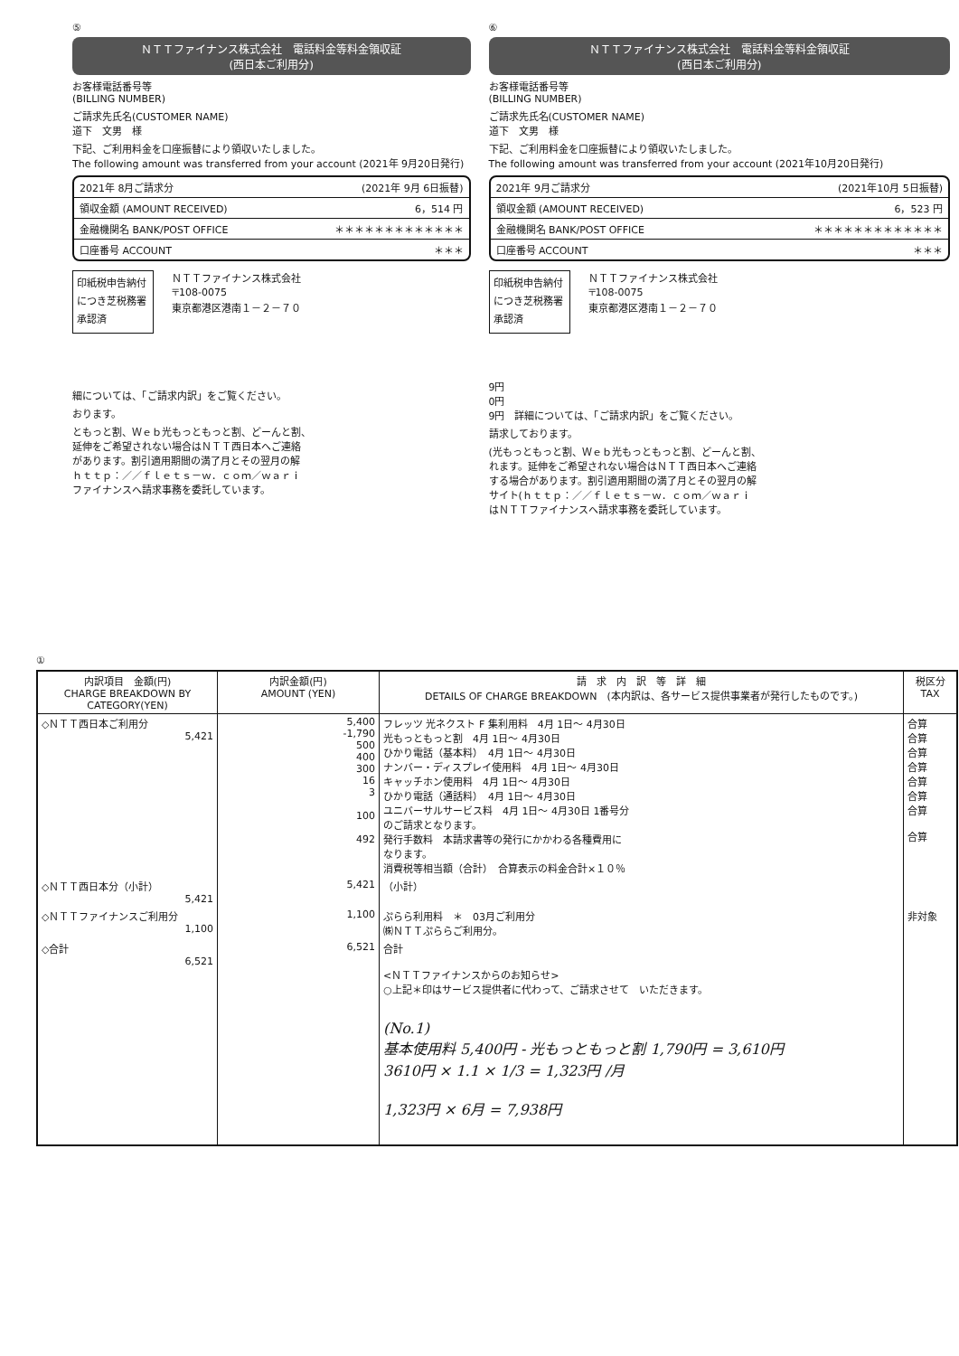⑤
ＮＴＴファイナンス株式会社　電話料金等料金領収証
(西日本ご利用分)
お客様電話番号等
(BILLING NUMBER)
ご請求先氏名(CUSTOMER NAME)
道下　文男　様
下記、ご利用料金を口座振替により領収いたしました。
The following amount was transferred from your account (2021年 9月20日発行)
2021年 8月ご請求分 (2021年 9月 6日振替)
領収金額 (AMOUNT RECEIVED) 6，514 円
金融機関名 BANK/POST OFFICE ＊＊＊＊＊＊＊＊＊＊＊＊＊
口座番号 ACCOUNT ＊＊＊
印紙税申告納付につき芝税務署承認済
ＮＴＴファイナンス株式会社
〒108-0075
東京都港区港南１－２－７０
細については、「ご請求内訳」をご覧ください。
おります。
ともっと割、Ｗｅｂ光もっともっと割、どーんと割、
延伸をご希望されない場合はＮＴＴ西日本へご連絡
があります。割引適用期間の満了月とその翌月の解
ｈｔｔｐ：／／ｆｌｅｔｓ－ｗ．ｃｏｍ／ｗａｒｉ
ファイナンスへ請求事務を委託しています。
⑥
ＮＴＴファイナンス株式会社　電話料金等料金領収証
(西日本ご利用分)
お客様電話番号等
(BILLING NUMBER)
ご請求先氏名(CUSTOMER NAME)
道下　文男　様
下記、ご利用料金を口座振替により領収いたしました。
The following amount was transferred from your account (2021年10月20日発行)
2021年 9月ご請求分 (2021年10月 5日振替)
領収金額 (AMOUNT RECEIVED) 6，523 円
金融機関名 BANK/POST OFFICE ＊＊＊＊＊＊＊＊＊＊＊＊＊
口座番号 ACCOUNT ＊＊＊
印紙税申告納付につき芝税務署承認済
ＮＴＴファイナンス株式会社
〒108-0075
東京都港区港南１－２－７０
9円
0円
9円　詳細については、「ご請求内訳」をご覧ください。
請求しております。
(光もっともっと割、Ｗｅｂ光もっともっと割、どーんと割、
れます。延伸をご希望されない場合はＮＴＴ西日本へご連絡
する場合があります。割引適用期間の満了月とその翌月の解
サイト(ｈｔｔｐ：／／ｆｌｅｔｓ－ｗ．ｃｏｍ／ｗａｒｉ
はＮＴＴファイナンスへ請求事務を委託しています。
①
| 内訳項目 金額(円) CHARGE BREAKDOWN BY CATEGORY(YEN) | 内訳金額(円) AMOUNT (YEN) | 請 求 内 訳 等 詳 細 DETAILS OF CHARGE BREAKDOWN (本内訳は、各サービス提供事業者が発行したものです。) | 税区分 TAX |
| --- | --- | --- | --- |
| ◇ＮＴＴ西日本ご利用分 5,421 | 5,400 -1,790 500 400 300 16 3 100 492 | フレッツ 光ネクスト F 集利用料 4月 1日～ 4月30日 光もっともっと割 4月 1日～ 4月30日 ひかり電話（基本料） 4月 1日～ 4月30日 ナンバー・ディスプレイ使用料 4月 1日～ 4月30日 キャッチホン使用料 4月 1日～ 4月30日 ひかり電話（通話料） 4月 1日～ 4月30日 ユニバーサルサービス料 4月 1日～ 4月30日 1番号分 のご請求となります。 発行手数料 本請求書等の発行にかかわる各種費用に なります。 消費税等相当額（合計） 合算表示の料金合計×１０％ | 合算 合算 合算 合算 合算 合算 合算 合算 |
| ◇ＮＴＴ西日本分（小計） 5,421 | 5,421 | （小計） | |
| ◇ＮＴＴファイナンスご利用分 1,100 | 1,100 | ぷらら利用料 ＊ 03月ご利用分 ㈱ＮＴＴぷららご利用分。 | 非対象 |
| ◇合計 6,521 | 6,521 | 合計 <ＮＴＴファイナンスからのお知らせ> ○上記＊印はサービス提供者に代わって、ご請求させて いただきます。 (No.1) 基本使用料 5,400円 - 光もっともっと割 1,790円 = 3,610円 3610円 × 1.1 × 1/3 = 1,323円 /月 1,323円 × 6月 = 7,938円 | |